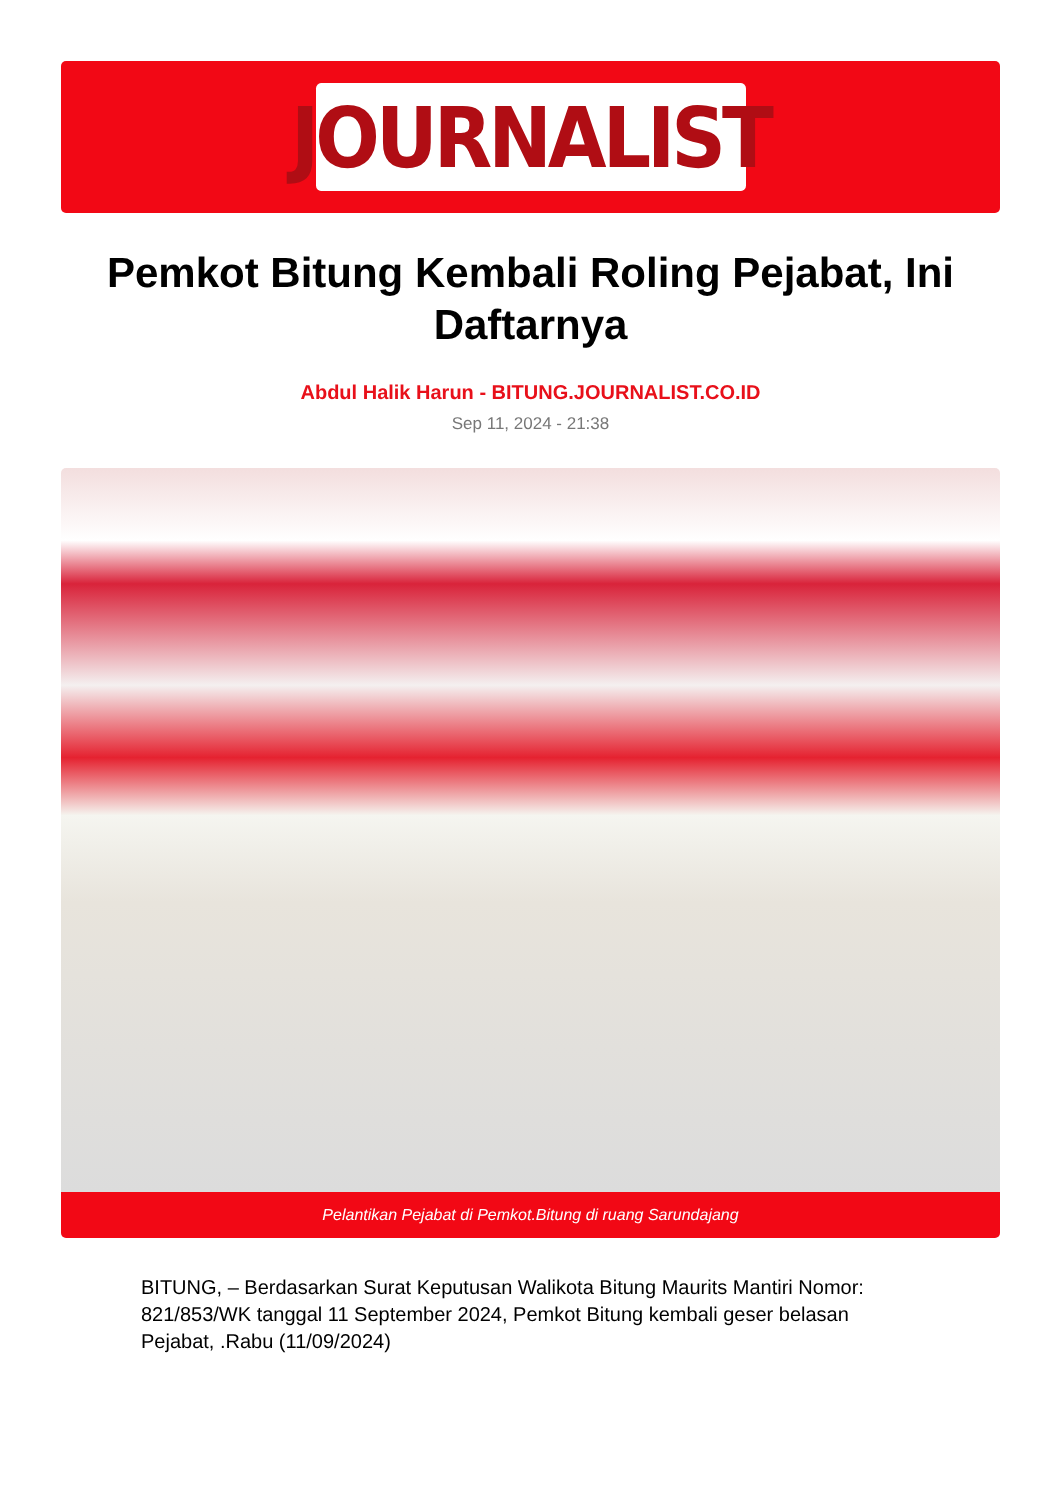JOURNALIST
Pemkot Bitung Kembali Roling Pejabat, Ini Daftarnya
Abdul Halik Harun - BITUNG.JOURNALIST.CO.ID
Sep 11, 2024 - 21:38
Pelantikan Pejabat di Pemkot.Bitung di ruang Sarundajang
BITUNG, – Berdasarkan Surat Keputusan Walikota Bitung Maurits Mantiri Nomor: 821/853/WK tanggal 11 September 2024, Pemkot Bitung kembali geser belasan Pejabat, .Rabu (11/09/2024)